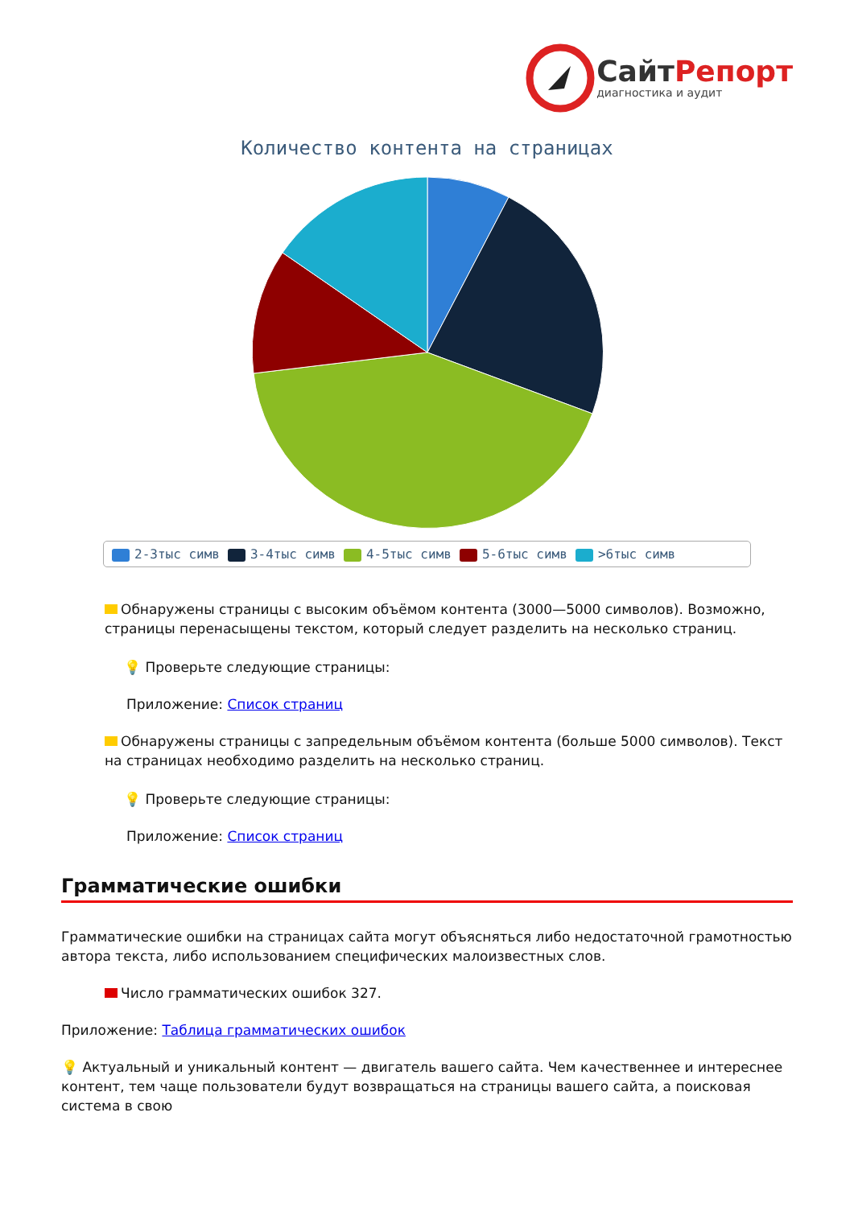СайтРепорт
диагностика и аудит
Количество контента на страницах
2-3тыс симв 3-4тыс симв 4-5тыс симв 5-6тыс симв >6тыс симв
Обнаружены страницы с высоким объёмом контента (3000—5000 символов). Возможно, страницы перенасыщены текстом, который следует разделить на несколько страниц.
💡 Проверьте следующие страницы:
Приложение: Список страниц
Обнаружены страницы с запредельным объёмом контента (больше 5000 символов). Текст на страницах необходимо разделить на несколько страниц.
💡 Проверьте следующие страницы:
Приложение: Список страниц
Грамматические ошибки
Грамматические ошибки на страницах сайта могут объясняться либо недостаточной грамотностью автора текста, либо использованием специфических малоизвестных слов.
Число грамматических ошибок 327.
Приложение: Таблица грамматических ошибок
💡 Актуальный и уникальный контент — двигатель вашего сайта. Чем качественнее и интереснее контент, тем чаще пользователи будут возвращаться на страницы вашего сайта, а поисковая система в свою